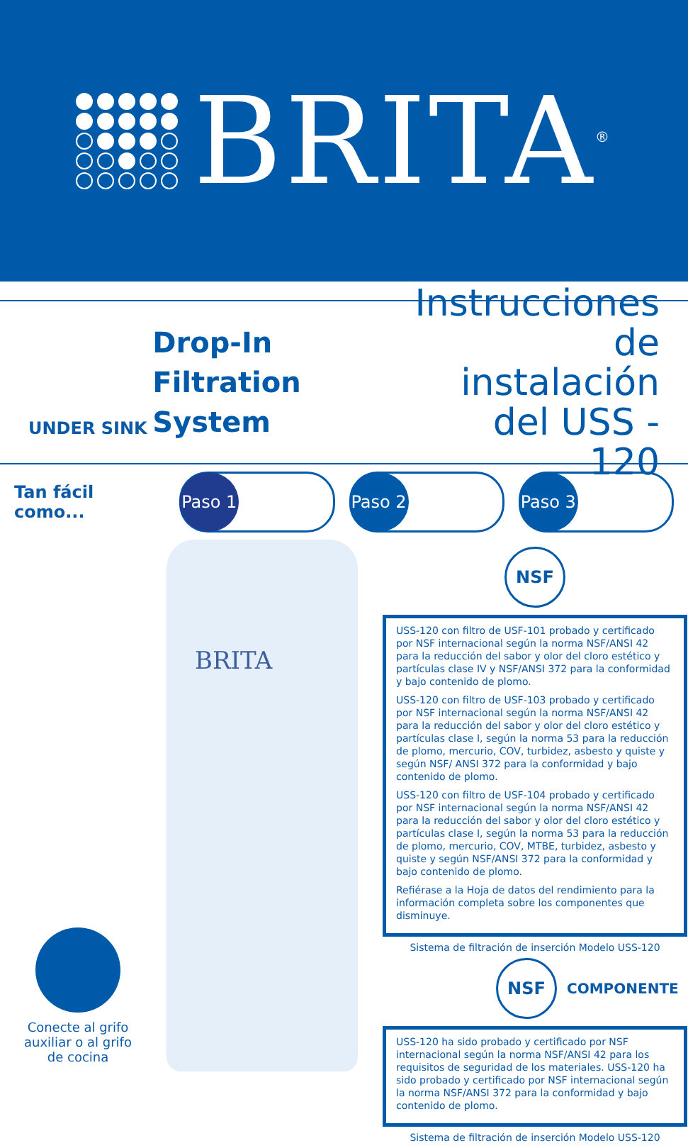BRITA<sup>®</sup>
UNDER SINK
Drop-In
Filtration System
Instrucciones
de instalación
del USS - 120
Tan fácil como...
Paso 1 Paso 2 Paso 3
BRITA
Conecte al grifo auxiliar o al grifo de cocina
NSF
USS-120 con filtro de USF-101 probado y certificado por NSF internacional según la norma NSF/ANSI 42 para la reducción del sabor y olor del cloro estético y partículas clase IV y NSF/ANSI 372 para la conformidad y bajo contenido de plomo.
USS-120 con filtro de USF-103 probado y certificado por NSF internacional según la norma NSF/ANSI 42 para la reducción del sabor y olor del cloro estético y partículas clase I, según la norma 53 para la reducción de plomo, mercurio, COV, turbidez, asbesto y quiste y según NSF/ ANSI 372 para la conformidad y bajo contenido de plomo.
USS-120 con filtro de USF-104 probado y certificado por NSF internacional según la norma NSF/ANSI 42 para la reducción del sabor y olor del cloro estético y partículas clase I, según la norma 53 para la reducción de plomo, mercurio, COV, MTBE, turbidez, asbesto y quiste y según NSF/ANSI 372 para la conformidad y bajo contenido de plomo.
Refiérase a la Hoja de datos del rendimiento para la información completa sobre los componentes que disminuye.
Sistema de filtración de inserción Modelo USS-120
NSF
COMPONENTE
USS-120 ha sido probado y certificado por NSF internacional según la norma NSF/ANSI 42 para los requisitos de seguridad de los materiales. USS-120 ha sido probado y certificado por NSF internacional según la norma NSF/ANSI 372 para la conformidad y bajo contenido de plomo.
Sistema de filtración de inserción Modelo USS-120